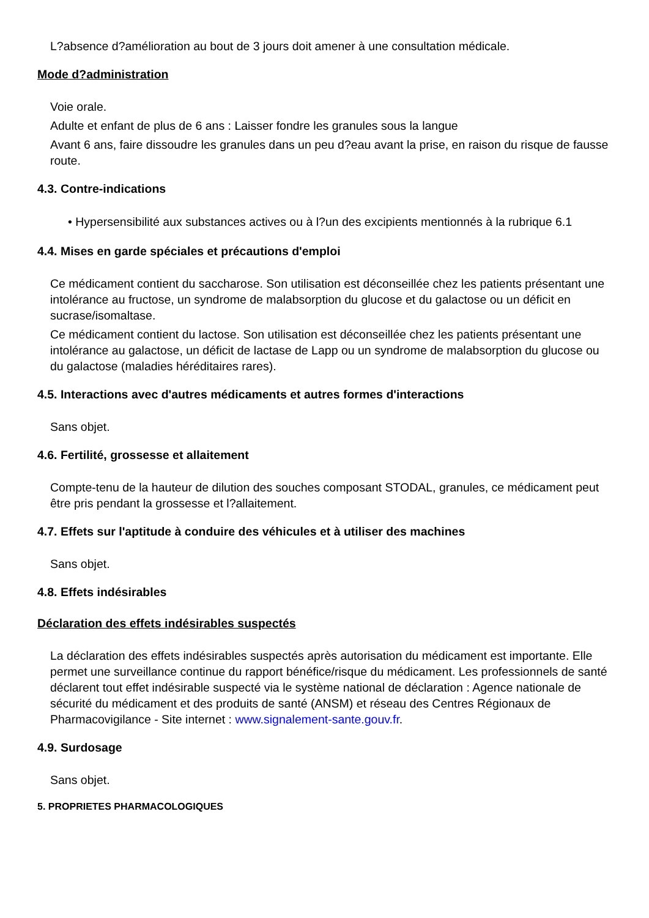L?absence d?amélioration au bout de 3 jours doit amener à une consultation médicale.
Mode d?administration
Voie orale.
Adulte et enfant de plus de 6 ans : Laisser fondre les granules sous la langue
Avant 6 ans, faire dissoudre les granules dans un peu d?eau avant la prise, en raison du risque de fausse route.
4.3. Contre-indications
• Hypersensibilité aux substances actives ou à l?un des excipients mentionnés à la rubrique 6.1
4.4. Mises en garde spéciales et précautions d'emploi
Ce médicament contient du saccharose. Son utilisation est déconseillée chez les patients présentant une intolérance au fructose, un syndrome de malabsorption du glucose et du galactose ou un déficit en sucrase/isomaltase.
Ce médicament contient du lactose. Son utilisation est déconseillée chez les patients présentant une intolérance au galactose, un déficit de lactase de Lapp ou un syndrome de malabsorption du glucose ou du galactose (maladies héréditaires rares).
4.5. Interactions avec d'autres médicaments et autres formes d'interactions
Sans objet.
4.6. Fertilité, grossesse et allaitement
Compte-tenu de la hauteur de dilution des souches composant STODAL, granules, ce médicament peut être pris pendant la grossesse et l?allaitement.
4.7. Effets sur l'aptitude à conduire des véhicules et à utiliser des machines
Sans objet.
4.8. Effets indésirables
Déclaration des effets indésirables suspectés
La déclaration des effets indésirables suspectés après autorisation du médicament est importante. Elle permet une surveillance continue du rapport bénéfice/risque du médicament. Les professionnels de santé déclarent tout effet indésirable suspecté via le système national de déclaration : Agence nationale de sécurité du médicament et des produits de santé (ANSM) et réseau des Centres Régionaux de Pharmacovigilance - Site internet : www.signalement-sante.gouv.fr.
4.9. Surdosage
Sans objet.
5. PROPRIETES PHARMACOLOGIQUES